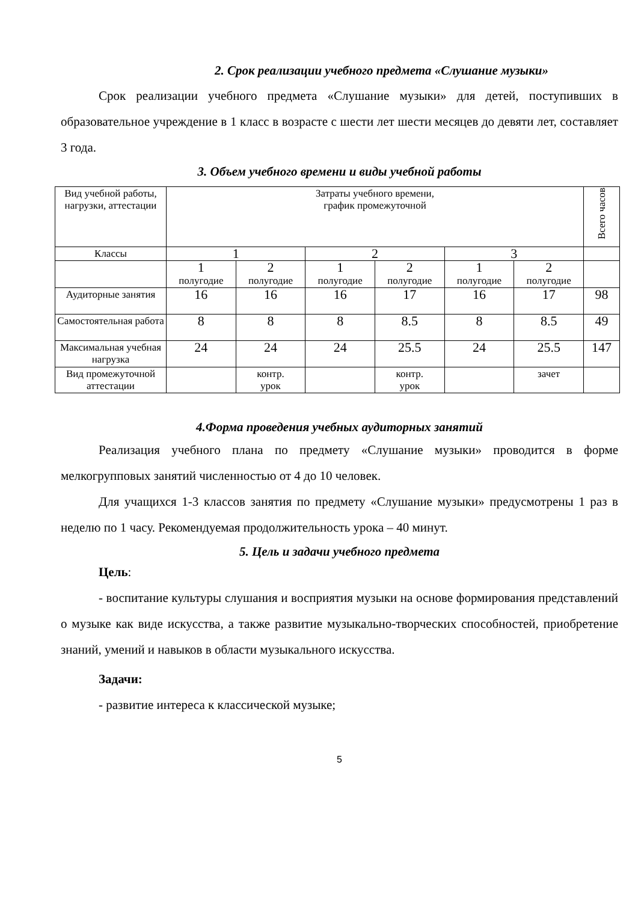2. Срок реализации учебного предмета «Слушание музыки»
Срок реализации учебного предмета «Слушание музыки» для детей, поступивших в образовательное учреждение в 1 класс в возрасте с шести лет шести месяцев до девяти лет, составляет 3 года.
3. Объем учебного времени и виды учебной работы
| Вид учебной работы, нагрузки, аттестации | Затраты учебного времени, график промежуточной | | | | | | Всего часов |
| Классы | 1 | | 2 | | 3 | | |
| | 1 полугодие | 2 полугодие | 1 полугодие | 2 полугодие | 1 полугодие | 2 полугодие | |
| Аудиторные занятия | 16 | 16 | 16 | 17 | 16 | 17 | 98 |
| Самостоятельная работа | 8 | 8 | 8 | 8.5 | 8 | 8.5 | 49 |
| Максимальная учебная нагрузка | 24 | 24 | 24 | 25.5 | 24 | 25.5 | 147 |
| Вид промежуточной аттестации | | контр. урок | | контр. урок | | зачет | |
4.Форма проведения учебных аудиторных занятий
Реализация учебного плана по предмету «Слушание музыки» проводится в форме мелкогрупповых занятий численностью от 4 до 10 человек.
Для учащихся 1-3 классов занятия по предмету «Слушание музыки» предусмотрены 1 раз в неделю по 1 часу. Рекомендуемая продолжительность урока – 40 минут.
5. Цель и задачи учебного предмета
Цель:
- воспитание культуры слушания и восприятия музыки на основе формирования представлений о музыке как виде искусства, а также развитие музыкально-творческих способностей, приобретение знаний, умений и навыков в области музыкального искусства.
Задачи:
- развитие интереса к классической музыке;
5